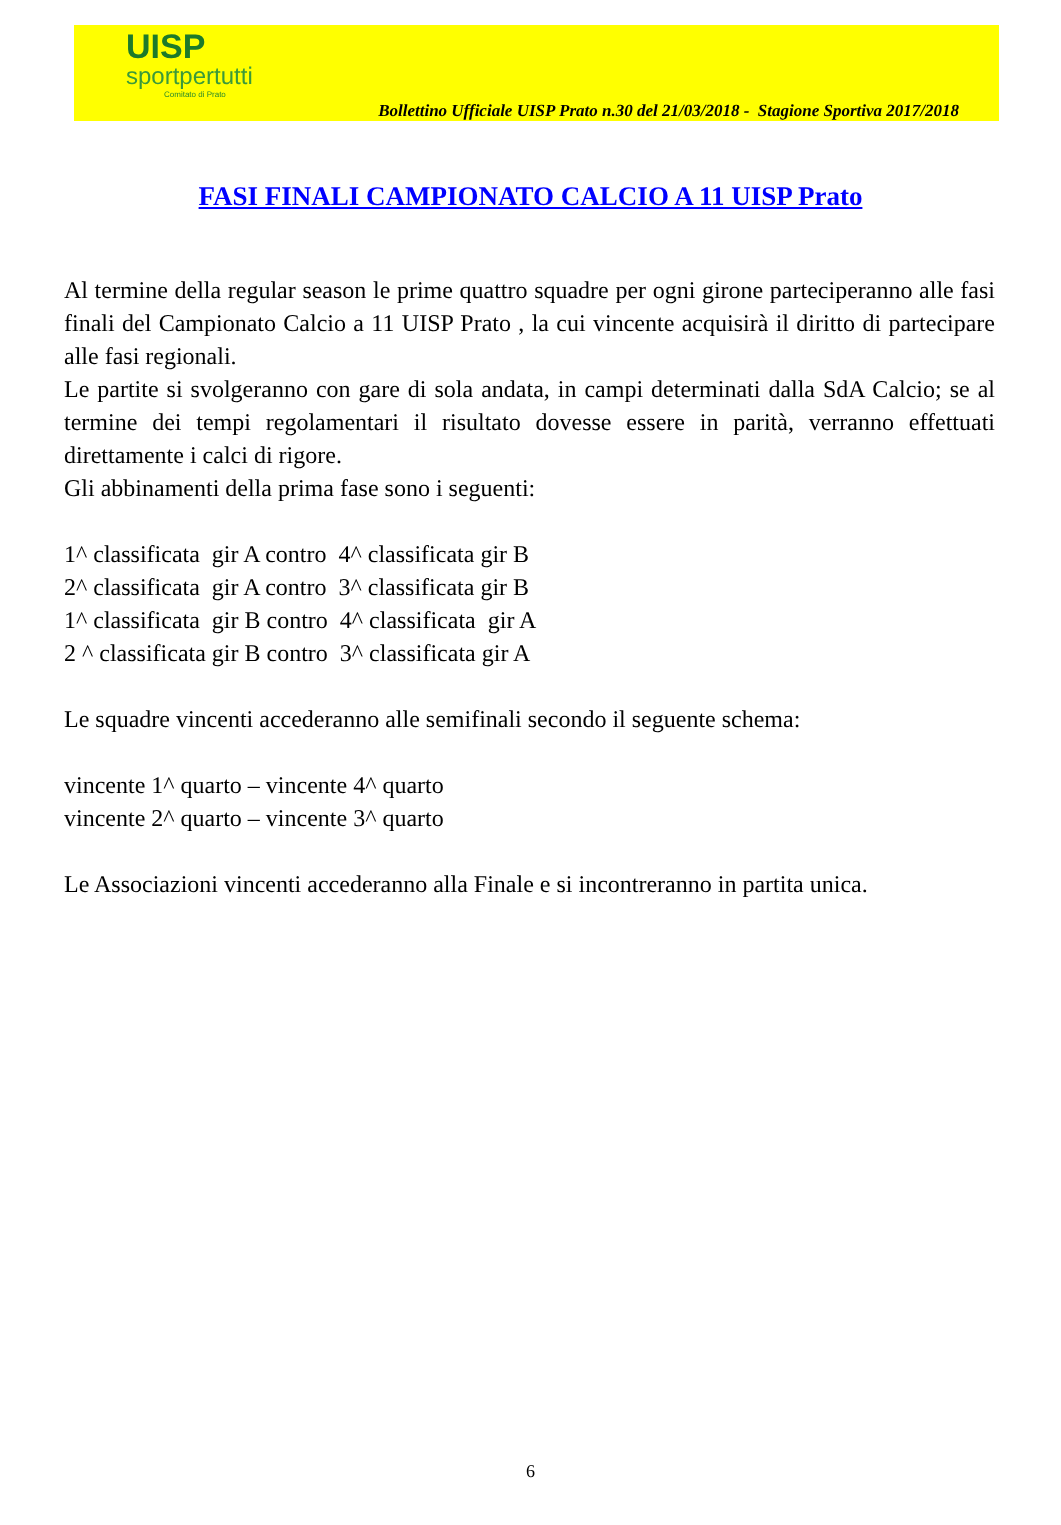UISP
sportpertutti
Comitato di Prato
Bollettino Ufficiale UISP Prato n.30 del 21/03/2018 - Stagione Sportiva 2017/2018
FASI FINALI CAMPIONATO CALCIO A 11 UISP Prato
Al termine della regular season le prime quattro squadre per ogni girone parteciperanno alle fasi finali del Campionato Calcio a 11 UISP Prato , la cui vincente acquisirà il diritto di partecipare alle fasi regionali.
Le partite si svolgeranno con gare di sola andata, in campi determinati dalla SdA Calcio; se al termine dei tempi regolamentari il risultato dovesse essere in parità, verranno effettuati direttamente i calci di rigore.
Gli abbinamenti della prima fase sono i seguenti:
1^ classificata gir A contro 4^ classificata gir B
2^ classificata gir A contro 3^ classificata gir B
1^ classificata gir B contro 4^ classificata gir A
2 ^ classificata gir B contro 3^ classificata gir A
Le squadre vincenti accederanno alle semifinali secondo il seguente schema:
vincente 1^ quarto – vincente 4^ quarto
vincente 2^ quarto – vincente 3^ quarto
Le Associazioni vincenti accederanno alla Finale e si incontreranno in partita unica.
6